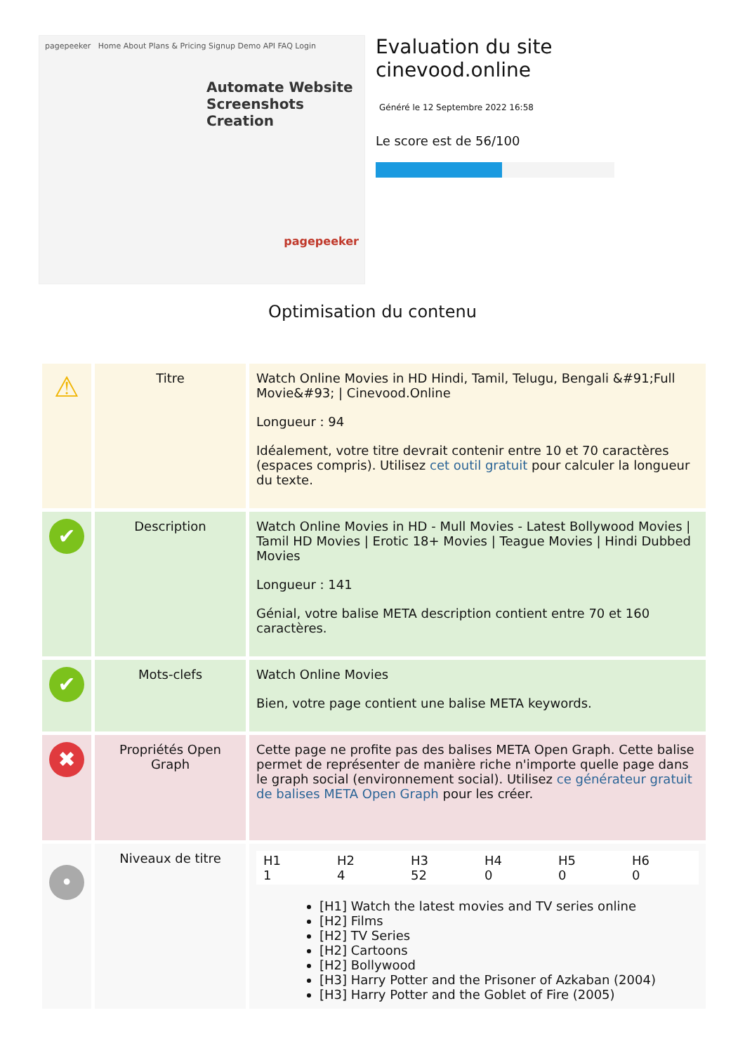pagepeeker Home About Plans & Pricing Signup Demo API FAQ Login
Automate Website Screenshots Creation
pagepeeker
Evaluation du site cinevood.online
Généré le 12 Septembre 2022 16:58
Le score est de 56/100
Optimisation du contenu
| ⚠ | Titre | Watch Online Movies in HD Hindi, Tamil, Telugu, Bengali &#91;Full Movie&#93; / Cinevood.Online Longueur : 94 Idéalement, votre titre devrait contenir entre 10 et 70 caractères (espaces compris). Utilisez cet outil gratuit pour calculer la longueur du texte. |
| ✔ | Description | Watch Online Movies in HD - Mull Movies - Latest Bollywood Movies / Tamil HD Movies / Erotic 18+ Movies / Teague Movies / Hindi Dubbed Movies Longueur : 141 Génial, votre balise META description contient entre 70 et 160 caractères. |
| ✔ | Mots-clefs | Watch Online Movies Bien, votre page contient une balise META keywords. |
| ✖ | Propriétés Open Graph | Cette page ne profite pas des balises META Open Graph. Cette balise permet de représenter de manière riche n'importe quelle page dans le graph social (environnement social). Utilisez ce générateur gratuit de balises META Open Graph pour les créer. |
| • | Niveaux de titre | / H1 1 / H2 4 / H3 52 / H4 0 / H5 0 / H6 0 / [H1] Watch the latest movies and TV series online [H2] Films [H2] TV Series [H2] Cartoons [H2] Bollywood [H3] Harry Potter and the Prisoner of Azkaban (2004) [H3] Harry Potter and the Goblet of Fire (2005) |